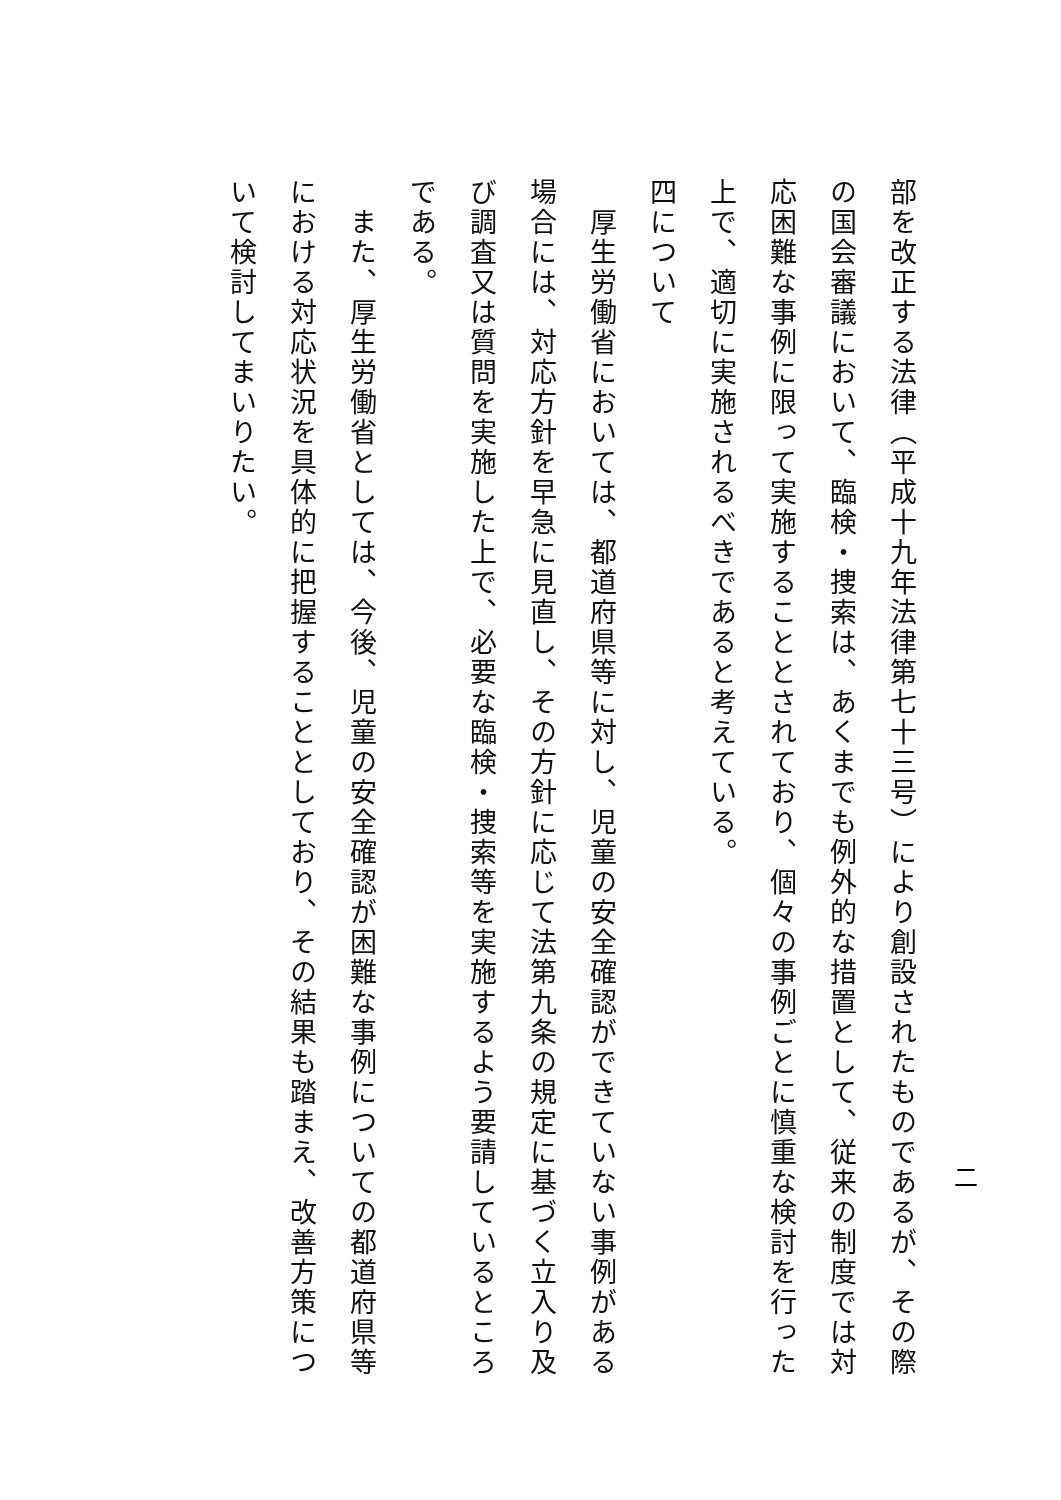二
部を改正する法律（平成十九年法律第七十三号）により創設されたものであるが、その際の国会審議において、臨検・捜索は、あくまでも例外的な措置として、従来の制度では対応困難な事例に限って実施することとされており、個々の事例ごとに慎重な検討を行った上で、適切に実施されるべきであると考えている。
四について
　厚生労働省においては、都道府県等に対し、児童の安全確認ができていない事例がある場合には、対応方針を早急に見直し、その方針に応じて法第九条の規定に基づく立入り及び調査又は質問を実施した上で、必要な臨検・捜索等を実施するよう要請しているところである。
　また、厚生労働省としては、今後、児童の安全確認が困難な事例についての都道府県等における対応状況を具体的に把握することとしており、その結果も踏まえ、改善方策について検討してまいりたい。